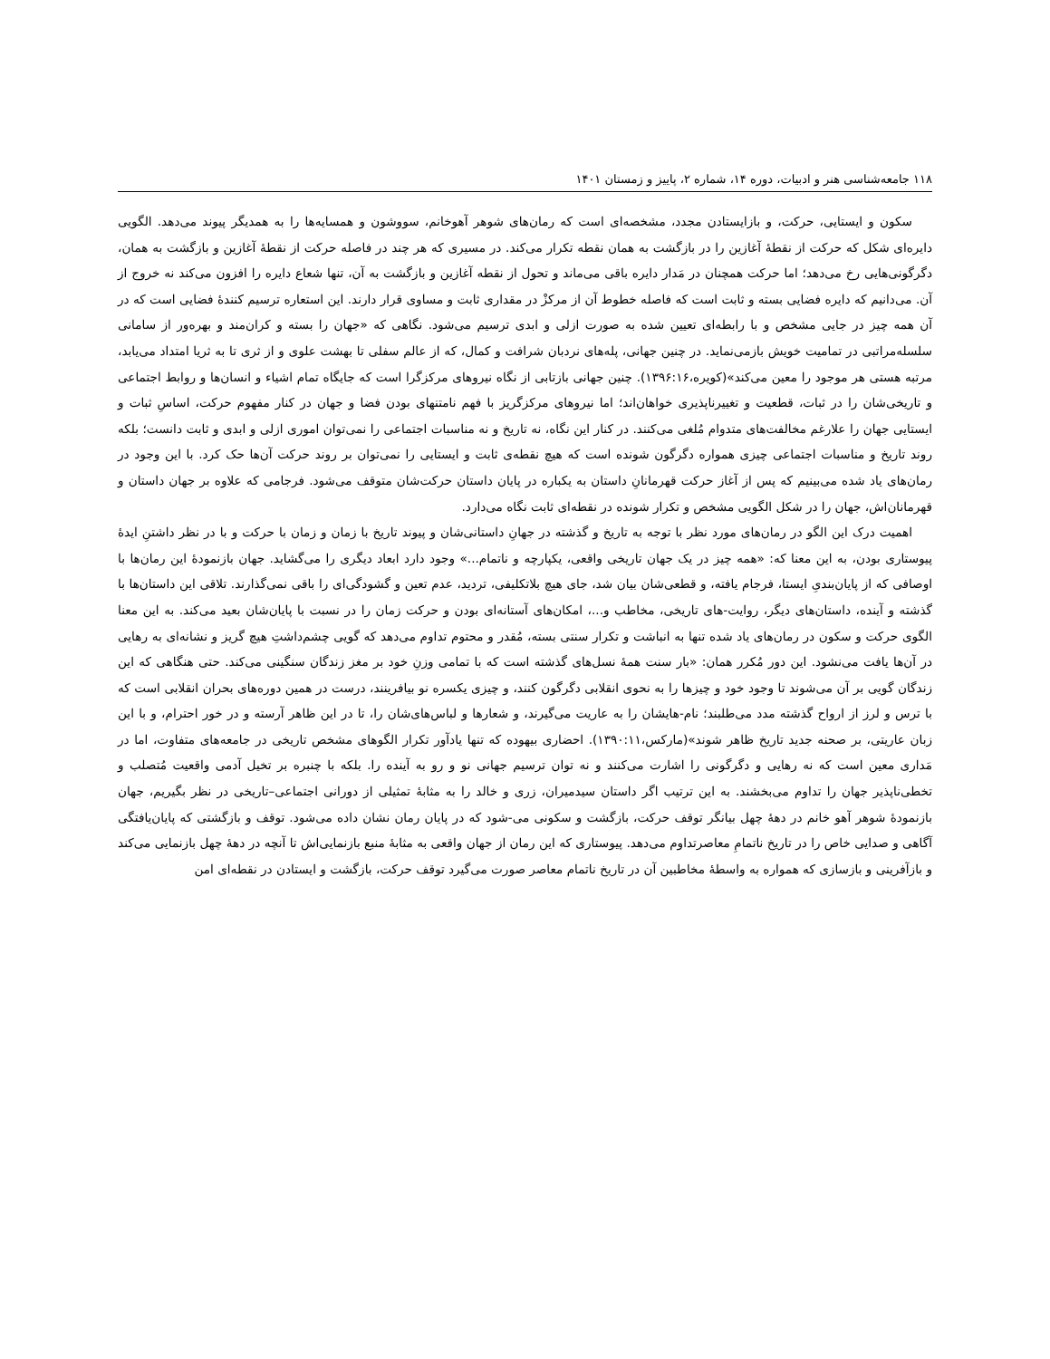۱۱۸ جامعه‌شناسی هنر و ادبیات، دوره ۱۴، شماره ۲، پاییز و زمستان ۱۴۰۱
سکون و ایستایی، حرکت، و بازایستادن مجدد، مشخصه‌ای است که رمان‌های شوهر آهوخانم، سووشون و همسایه‌ها را به همدیگر پیوند می‌دهد. الگویی دایره‌ای شکل که حرکت از نقطهٔ آغازین را در بازگشت به همان نقطه تکرار می‌کند. در مسیری که هر چند در فاصله حرکت از نقطهٔ آغازین و بازگشت به همان، دگرگونی‌هایی رخ می‌دهد؛ اما حرکت همچنان در مَدار دایره باقی می‌ماند و تحول از نقطه آغازین و بازگشت به آن، تنها شعاع دایره را افزون می‌کند نه خروج از آن. می‌دانیم که دایره فضایی بسته و ثابت است که فاصله خطوط آن از مرکزْ در مقداری ثابت و مساوی قرار دارند. این استعاره ترسیم کنندهٔ فضایی است که در آن همه چیز در جایی مشخص و با رابطه‌ای تعیین شده به صورت ازلی و ابدی ترسیم می‌شود. نگاهی که «جهان را بسته و کران‌مند و بهره‌ور از سامانی سلسله‌مراتبی در تمامیت خویش بازمی‌نماید. در چنین جهانی، پله‌های نردبان شرافت و کمال، که از عالم سفلی تا بهشت علوی و از ثری تا به ثریا امتداد می‌یابد، مرتبه هستی هر موجود را معین می‌کند»(کویره،۱۳۹۶:۱۶). چنین جهانی بازتابی از نگاه نیروهای مرکزگرا است که جایگاه تمام اشیاء و انسان‌ها و روابط اجتماعی و تاریخی‌شان را در ثبات، قطعیت و تغییرناپذیری خواهان‌اند؛ اما نیروهای مرکزگریز با فهم نامتنهای بودن فضا و جهان در کنار مفهوم حرکت، اساسِ ثبات و ایستایی جهان را علارغم مخالفت‌های متدوام مُلغی می‌کنند. در کنار این نگاه، نه تاریخ و نه مناسبات اجتماعی را نمی‌توان اموری ازلی و ابدی و ثابت دانست؛ بلکه روند تاریخ و مناسبات اجتماعی چیزی همواره دگرگون شونده است که هیچ نقطه‌ی ثابت و ایستایی را نمی‌توان بر روند حرکت آن‌ها حک کرد. با این وجود در رمان‌های یاد شده می‌بینیم که پس از آغاز حرکت قهرمانانِ داستان به یکباره در پایان داستان حرکت‌شان متوقف می‌شود. فرجامی که علاوه بر جهان داستان و قهرمانان‌اش، جهان را در شکل الگویی مشخص و تکرار شونده در نقطه‌ای ثابت نگاه می‌دارد.
اهمیت درک این الگو در رمان‌های مورد نظر با توجه به تاریخ و گذشته در جهانِ داستانی‌شان و پیوند تاریخ با زمان و زمان با حرکت و با در نظر داشتنِ ایدهٔ پیوستاری بودن، به این معنا که: «همه چیز در یک جهان تاریخی واقعی، یکپارچه و ناتمام...» وجود دارد ابعاد دیگری را می‌گشاید. جهان بازنمودهٔ این رمان‌ها با اوصافی که از پایان‌بندیِ ایستا، فرجام یافته، و قطعی‌شان بیان شد، جای هیچ بلاتکلیفی، تردید، عدم تعین و گشودگی‌ای را باقی نمی‌گذارند. تلاقی این داستان‌ها با گذشته و آینده، داستان‌های دیگر، روایت-های تاریخی، مخاطب و...، امکان‌های آستانه‌ای بودن و حرکت زمان را در نسبت با پایان‌شان بعید می‌کند. به این معنا الگوی حرکت و سکون در رمان‌های یاد شده تنها به انباشت و تکرار سنتی بسته، مُقدر و محتوم تداوم می‌دهد که گویی چشم‌داشتِ هیچ گریز و نشانه‌ای به رهایی در آن‌ها یافت می‌نشود. این دور مُکرر همان: «بار سنت همهٔ نسل‌های گذشته است که با تمامی وزنِ خود بر مغز زندگان سنگینی می‌کند. حتی هنگاهی که این زندگان گویی بر آن می‌شوند تا وجود خود و چیزها را به نحوی انقلابی دگرگون کنند، و چیزی یکسره نو بیافرینند، درست در همین دوره‌های بحران انقلابی است که با ترس و لرز از ارواح گذشته مدد می‌طلبند؛ نام-هایشان را به عاریت می‌گیرند، و شعارها و لباس‌های‌شان را، تا در این ظاهر آرسته و در خور احترام، و با این زبان عاریتی، بر صحنه جدید تاریخ ظاهر شوند»(مارکس،۱۳۹۰:۱۱). احضاری بیهوده که تنها یادآور تکرار الگوهای مشخص تاریخی در جامعه‌های متفاوت، اما در مَداری معین است که نه رهایی و دگرگونی را اشارت می‌کنند و نه توان ترسیم جهانی نو و رو به آینده را. بلکه با چنبره بر تخیل آدمی واقعیت مُتصلب و تخطی‌ناپذیر جهان را تداوم می‌بخشند. به این ترتیب اگر داستان سیدمیران، زری و خالد را به مثابهٔ تمثیلی از دورانی اجتماعی–تاریخی در نظر بگیریم، جهان بازنمودهٔ شوهر آهو خانم در دههٔ چهل بیانگر توقف حرکت، بازگشت و سکونی می-شود که در پایان رمان نشان داده می‌شود. توقف و بازگشتی که پایان‌یافتگی آگاهی و صدایی خاص را در تاریخ ناتمامِ معاصرتداوم می‌دهد. پیوستاری که این رمان از جهان واقعی به مثابهٔ منبع بازنمایی‌اش تا آنچه در دههٔ چهل بازنمایی می‌کند و بازآفرینی و بازسازی که همواره به واسطهٔ مخاطبین آن در تاریخ ناتمام معاصر صورت می‌گیرد توقف حرکت، بازگشت و ایستادن در نقطه‌ای امن